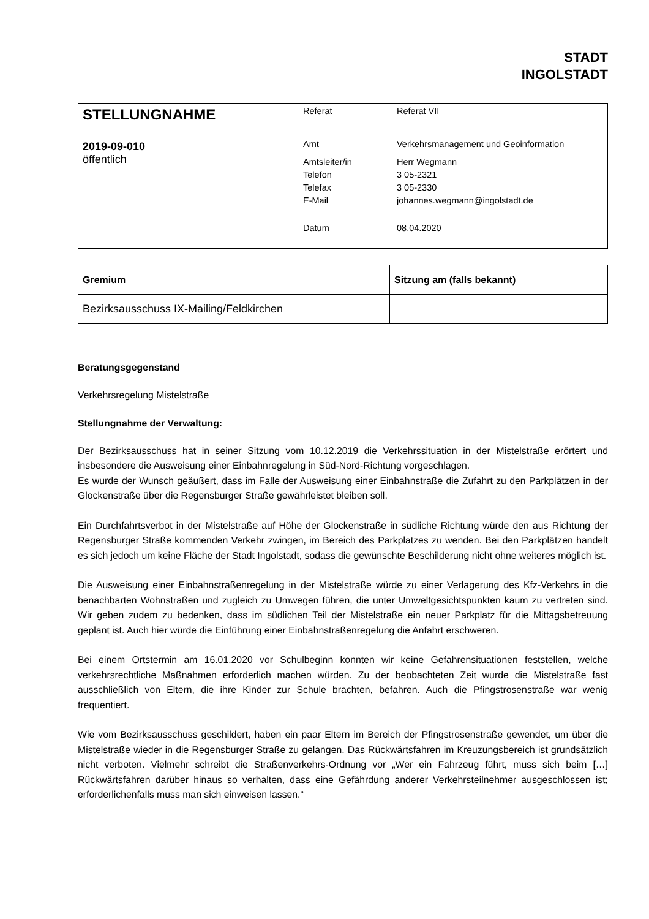STADT
INGOLSTADT
| STELLUNGNAHME 2019-09-010 öffentlich | / Referat / Referat VII / / Amt / Verkehrsmanagement und Geoinformation / / Amtsleiter/in / Herr Wegmann / / Telefon / 3 05-2321 / / Telefax / 3 05-2330 / / E-Mail / johannes.wegmann@ingolstadt.de / / Datum / 08.04.2020 / |
| Gremium | Sitzung am (falls bekannt) |
| --- | --- |
| Bezirksausschuss IX-Mailing/Feldkirchen | |
Beratungsgegenstand
Verkehrsregelung Mistelstraße
Stellungnahme der Verwaltung:
Der Bezirksausschuss hat in seiner Sitzung vom 10.12.2019 die Verkehrssituation in der Mistelstraße erörtert und insbesondere die Ausweisung einer Einbahnregelung in Süd-Nord-Richtung vorgeschlagen.
Es wurde der Wunsch geäußert, dass im Falle der Ausweisung einer Einbahnstraße die Zufahrt zu den Parkplätzen in der Glockenstraße über die Regensburger Straße gewährleistet bleiben soll.
Ein Durchfahrtsverbot in der Mistelstraße auf Höhe der Glockenstraße in südliche Richtung würde den aus Richtung der Regensburger Straße kommenden Verkehr zwingen, im Bereich des Parkplatzes zu wenden. Bei den Parkplätzen handelt es sich jedoch um keine Fläche der Stadt Ingolstadt, sodass die gewünschte Beschilderung nicht ohne weiteres möglich ist.
Die Ausweisung einer Einbahnstraßenregelung in der Mistelstraße würde zu einer Verlagerung des Kfz-Verkehrs in die benachbarten Wohnstraßen und zugleich zu Umwegen führen, die unter Umweltgesichtspunkten kaum zu vertreten sind. Wir geben zudem zu bedenken, dass im südlichen Teil der Mistelstraße ein neuer Parkplatz für die Mittagsbetreuung geplant ist. Auch hier würde die Einführung einer Einbahnstraßenregelung die Anfahrt erschweren.
Bei einem Ortstermin am 16.01.2020 vor Schulbeginn konnten wir keine Gefahrensituationen feststellen, welche verkehrsrechtliche Maßnahmen erforderlich machen würden. Zu der beobachteten Zeit wurde die Mistelstraße fast ausschließlich von Eltern, die ihre Kinder zur Schule brachten, befahren. Auch die Pfingstrosenstraße war wenig frequentiert.
Wie vom Bezirksausschuss geschildert, haben ein paar Eltern im Bereich der Pfingstrosenstraße gewendet, um über die Mistelstraße wieder in die Regensburger Straße zu gelangen. Das Rückwärtsfahren im Kreuzungsbereich ist grundsätzlich nicht verboten. Vielmehr schreibt die Straßenverkehrs-Ordnung vor „Wer ein Fahrzeug führt, muss sich beim […] Rückwärtsfahren darüber hinaus so verhalten, dass eine Gefährdung anderer Verkehrsteilnehmer ausgeschlossen ist; erforderlichenfalls muss man sich einweisen lassen.“